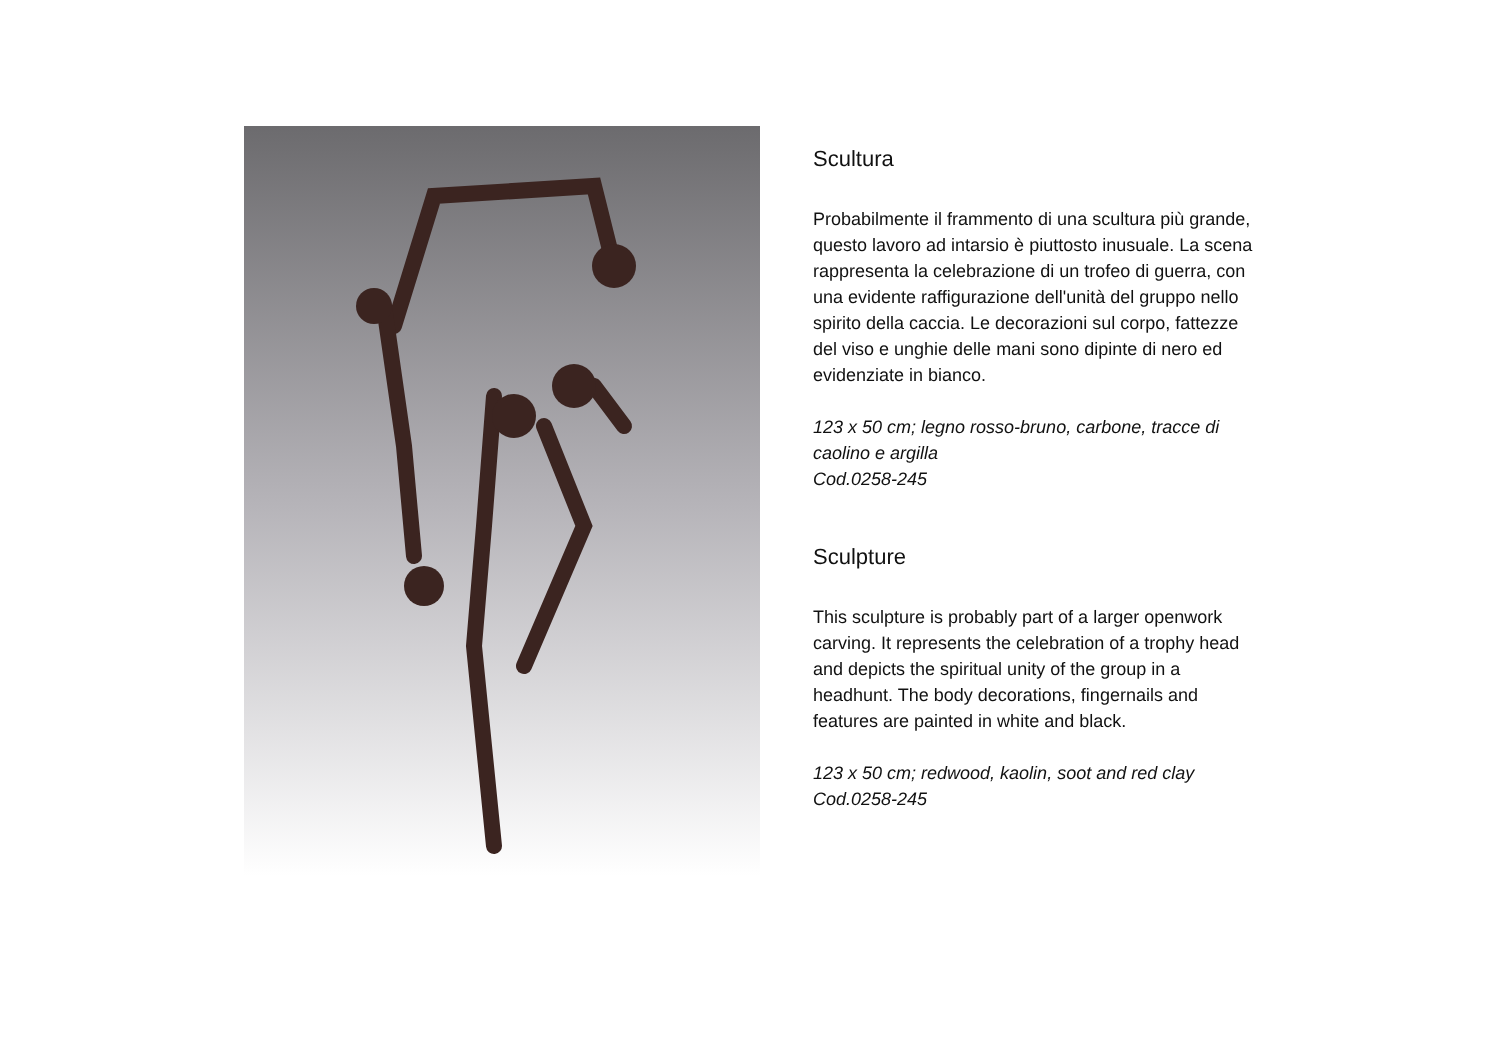Scultura
Probabilmente il frammento di una scultura più grande, questo lavoro ad intarsio è piuttosto inusuale. La scena rappresenta la celebrazione di un trofeo di guerra, con una evidente raffigurazione dell'unità del gruppo nello spirito della caccia. Le decorazioni sul corpo, fattezze del viso e unghie delle mani sono dipinte di nero ed evidenziate in bianco.
123 x 50 cm; legno rosso-bruno, carbone, tracce di caolino e argilla
Cod.0258-245
Sculpture
This sculpture is probably part of a larger openwork carving. It represents the celebration of a trophy head and depicts the spiritual unity of the group in a headhunt. The body decorations, fingernails and features are painted in white and black.
123 x 50 cm; redwood, kaolin, soot and red clay
Cod.0258-245